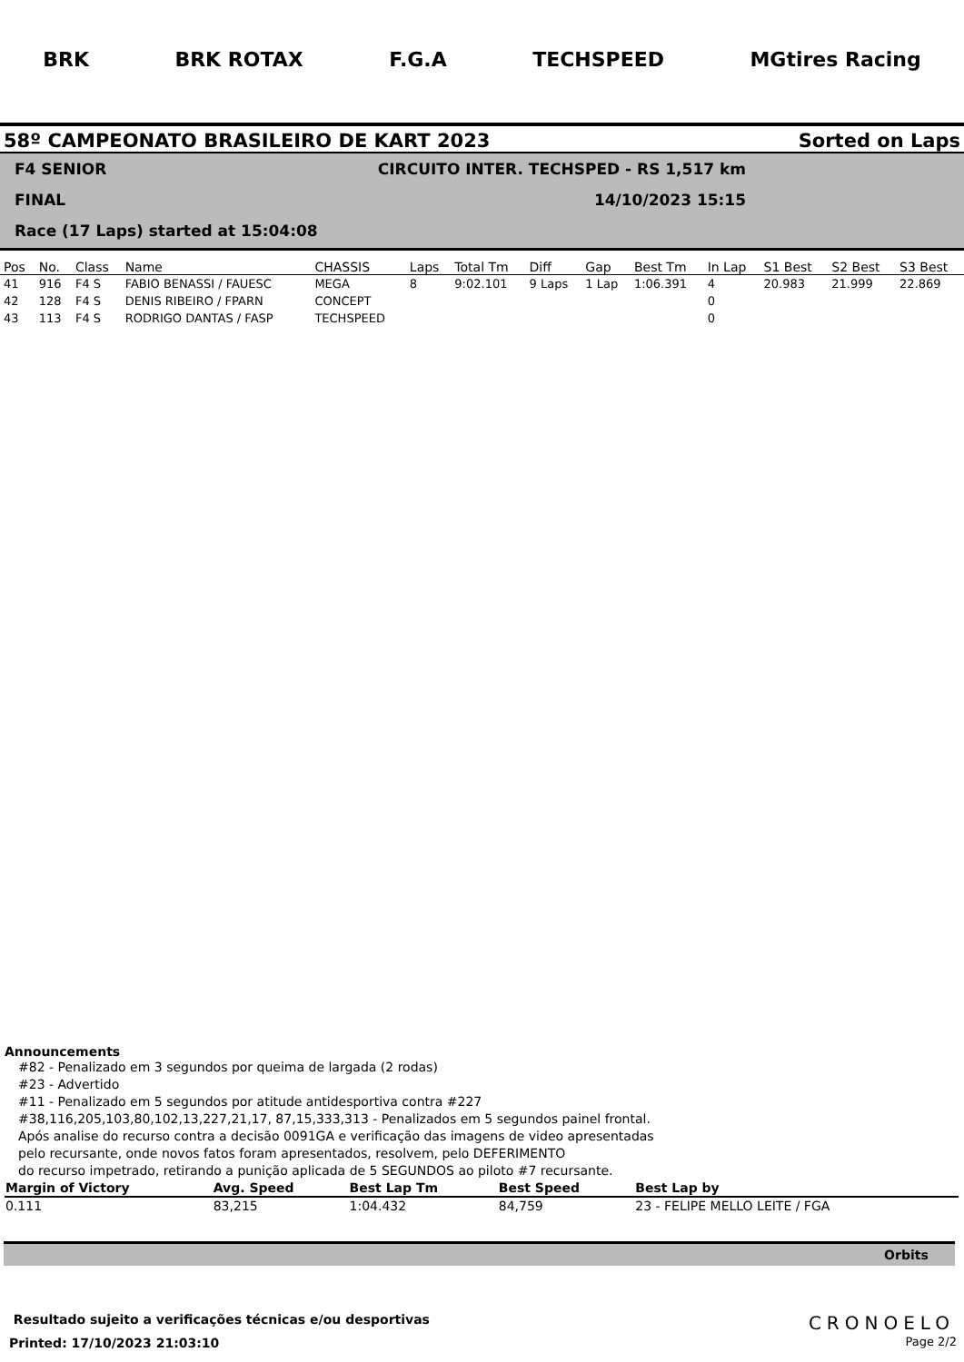BRK BRK ROTAX F.G.A TECHSPEED MGtires Racing
58º CAMPEONATO BRASILEIRO DE KART 2023 Sorted on Laps
F4 SENIOR CIRCUITO INTER. TECHSPED - RS 1,517 km
FINAL 14/10/2023 15:15
Race (17 Laps) started at 15:04:08
| Pos | No. | Class | Name | CHASSIS | Laps | Total Tm | Diff | Gap | Best Tm | In Lap | S1 Best | S2 Best | S3 Best |
| --- | --- | --- | --- | --- | --- | --- | --- | --- | --- | --- | --- | --- | --- |
| 41 | 916 | F4 S | FABIO BENASSI / FAUESC | MEGA | 8 | 9:02.101 | 9 Laps | 1 Lap | 1:06.391 | 4 | 20.983 | 21.999 | 22.869 |
| 42 | 128 | F4 S | DENIS RIBEIRO / FPARN | CONCEPT | | | | | | 0 | | | |
| 43 | 113 | F4 S | RODRIGO DANTAS / FASP | TECHSPEED | | | | | | 0 | | | |
Announcements
#82 - Penalizado em 3 segundos por queima de largada (2 rodas)
#23 - Advertido
#11 - Penalizado em 5 segundos por atitude antidesportiva contra #227
#38,116,205,103,80,102,13,227,21,17, 87,15,333,313 - Penalizados em 5 segundos painel frontal.
Após analise do recurso contra a decisão 0091GA e verificação das imagens de video apresentadas
pelo recursante, onde novos fatos foram apresentados, resolvem, pelo DEFERIMENTO
do recurso impetrado, retirando a punição aplicada de 5 SEGUNDOS ao piloto #7 recursante.
| Margin of Victory | Avg. Speed | Best Lap Tm | Best Speed | Best Lap by |
| --- | --- | --- | --- | --- |
| 0.111 | 83,215 | 1:04.432 | 84,759 | 23 - FELIPE MELLO LEITE / FGA |
Orbits
Resultado sujeito a verificações técnicas e/ou desportivas
Printed: 17/10/2023 21:03:10
CRONOELO
Page 2/2